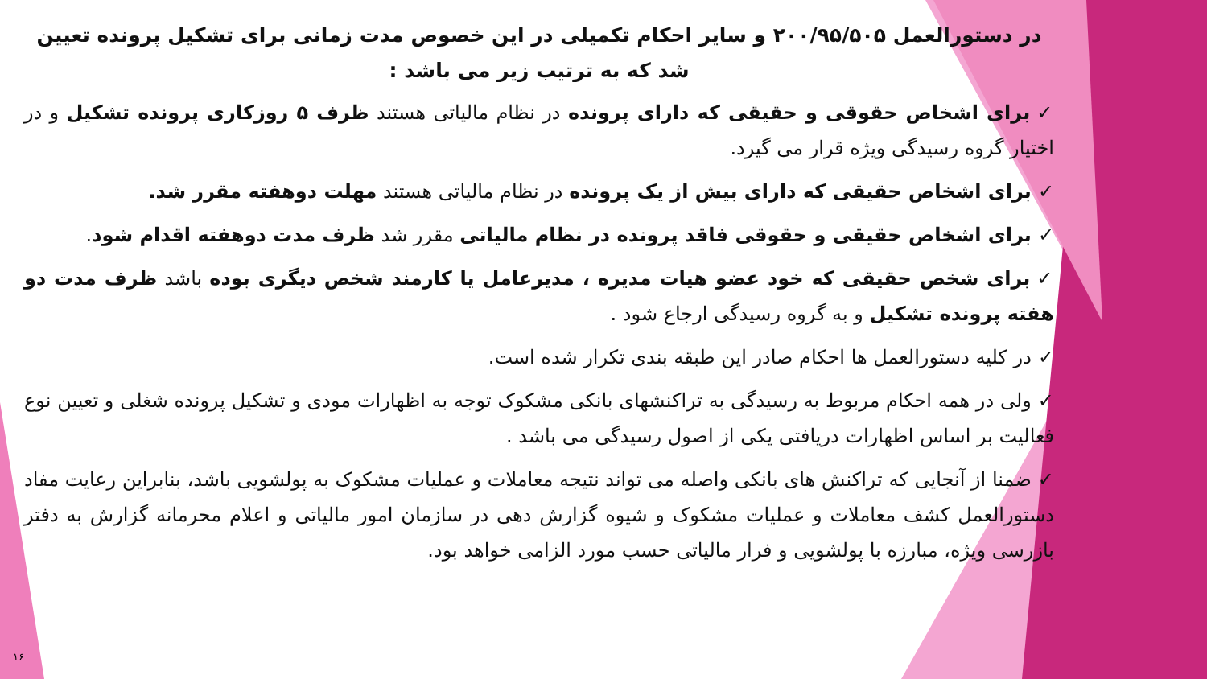در دستورالعمل ۲۰۰/۹۵/۵۰۵ و سایر احکام تکمیلی در این خصوص مدت زمانی برای تشکیل پرونده تعیین شد که به ترتیب زیر می باشد :
✓برای اشخاص حقوقی و حقیقی که دارای پرونده در نظام مالیاتی هستند ظرف ۵ روزکاری پرونده تشکیل و در اختیار گروه رسیدگی ویژه قرار می گیرد.
✓برای اشخاص حقیقی که دارای بیش از یک پرونده در نظام مالیاتی هستند مهلت دوهفته مقرر شد.
✓برای اشخاص حقیقی و حقوقی فاقد پرونده در نظام مالیاتی مقرر شد ظرف مدت دوهفته اقدام شود.
✓برای شخص حقیقی که خود عضو هیات مدیره ، مدیرعامل یا کارمند شخص دیگری بوده باشد ظرف مدت دو هفته پرونده تشکیل و به گروه رسیدگی ارجاع شود .
✓در کلیه دستورالعمل ها احکام صادر این طبقه بندی تکرار شده است.
✓ولی در همه احکام مربوط به رسیدگی به تراکنشهای بانکی مشکوک توجه به اظهارات مودی و تشکیل پرونده شغلی و تعیین نوع فعالیت بر اساس اظهارات دریافتی یکی از اصول رسیدگی می باشد .
✓ضمنا از آنجایی که تراکنش های بانکی واصله می تواند نتیجه معاملات و عملیات مشکوک به پولشویی باشد، بنابراین رعایت مفاد دستورالعمل کشف معاملات و عملیات مشکوک و شیوه گزارش دهی در سازمان امور مالیاتی و اعلام محرمانه گزارش به دفتر بازرسی ویژه، مبارزه با پولشویی و فرار مالیاتی حسب مورد الزامی خواهد بود.
۱۶